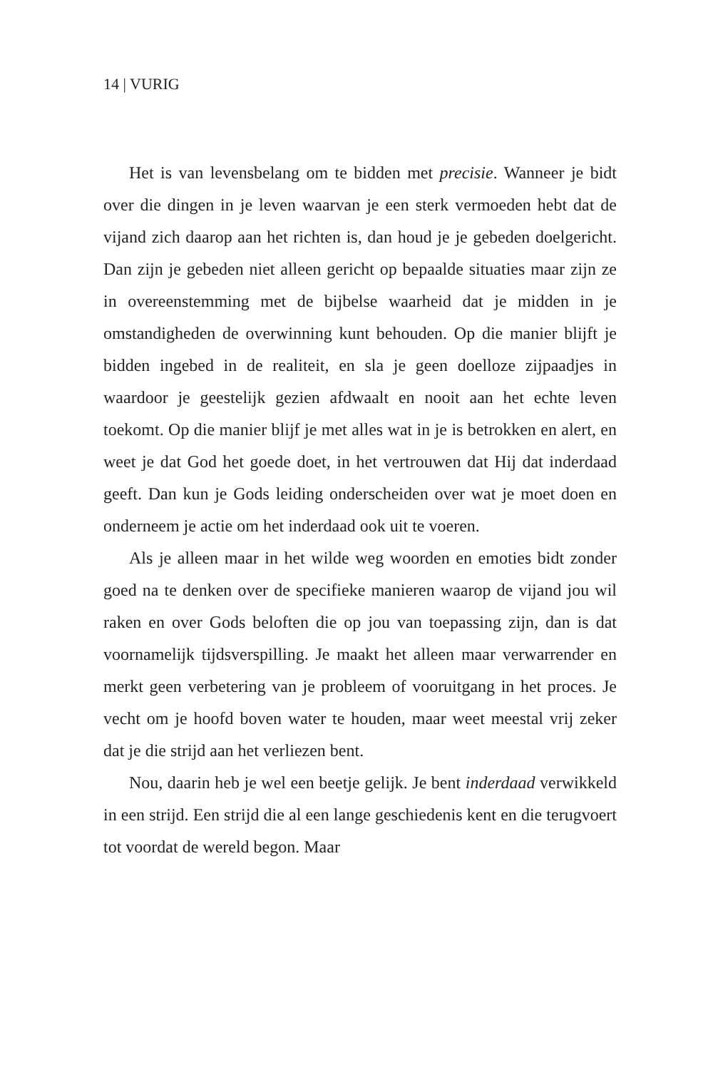14 | VURIG
Het is van levensbelang om te bidden met precisie. Wanneer je bidt over die dingen in je leven waarvan je een sterk vermoeden hebt dat de vijand zich daarop aan het richten is, dan houd je je gebeden doelgericht. Dan zijn je gebeden niet alleen gericht op bepaalde situaties maar zijn ze in overeenstemming met de bijbelse waarheid dat je midden in je omstandigheden de overwinning kunt behouden. Op die manier blijft je bidden ingebed in de realiteit, en sla je geen doelloze zijpaadjes in waardoor je geestelijk gezien afdwaalt en nooit aan het echte leven toekomt. Op die manier blijf je met alles wat in je is betrokken en alert, en weet je dat God het goede doet, in het vertrouwen dat Hij dat inderdaad geeft. Dan kun je Gods leiding onderscheiden over wat je moet doen en onderneem je actie om het inderdaad ook uit te voeren.
Als je alleen maar in het wilde weg woorden en emoties bidt zonder goed na te denken over de specifieke manieren waarop de vijand jou wil raken en over Gods beloften die op jou van toepassing zijn, dan is dat voornamelijk tijdsverspilling. Je maakt het alleen maar verwarrender en merkt geen verbetering van je probleem of vooruitgang in het proces. Je vecht om je hoofd boven water te houden, maar weet meestal vrij zeker dat je die strijd aan het verliezen bent.
Nou, daarin heb je wel een beetje gelijk. Je bent inderdaad verwikkeld in een strijd. Een strijd die al een lange geschiedenis kent en die terugvoert tot voordat de wereld begon. Maar